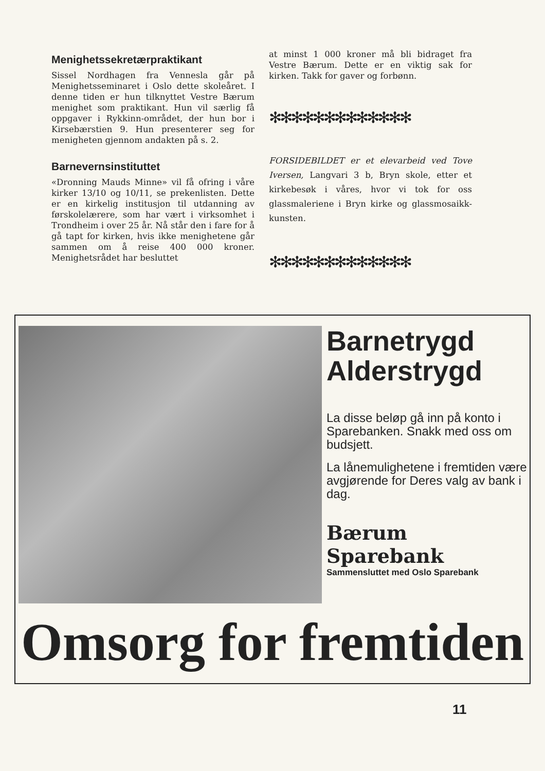Menighetssekretærpraktikant
Sissel Nordhagen fra Vennesla går på Menighetsseminaret i Oslo dette skoleåret. I denne tiden er hun tilknyttet Vestre Bærum menighet som praktikant. Hun vil særlig få oppgaver i Rykkinn-området, der hun bor i Kirsebærstien 9. Hun presenterer seg for menigheten gjennom andakten på s. 2.
Barnevernsinstituttet
«Dronning Mauds Minne» vil få ofring i våre kirker 13/10 og 10/11, se prekenlisten. Dette er en kirkelig institusjon til utdanning av førskolelærere, som har vært i virksomhet i Trondheim i over 25 år. Nå står den i fare for å gå tapt for kirken, hvis ikke menighetene går sammen om å reise 400 000 kroner. Menighetsrådet har besluttet
at minst 1 000 kroner må bli bidraget fra Vestre Bærum. Dette er en viktig sak for kirken. Takk for gaver og forbønn.
✻✻✻✻✻✻✻✻✻✻✻✻✻
FORSIDEBILDET er et elevarbeid ved Tove Iversen, Langvari 3 b, Bryn skole, etter et kirkebesøk i våres, hvor vi tok for oss glassmaleriene i Bryn kirke og glassmosaikk-kunsten.
✻✻✻✻✻✻✻✻✻✻✻✻✻
Barnetrygd
Alderstrygd
La disse beløp gå inn på konto i Sparebanken. Snakk med oss om budsjett.
La lånemulighetene i fremtiden være avgjørende for Deres valg av bank i dag.
Bærum Sparebank
Sammensluttet med Oslo Sparebank
Omsorg for fremtiden
11